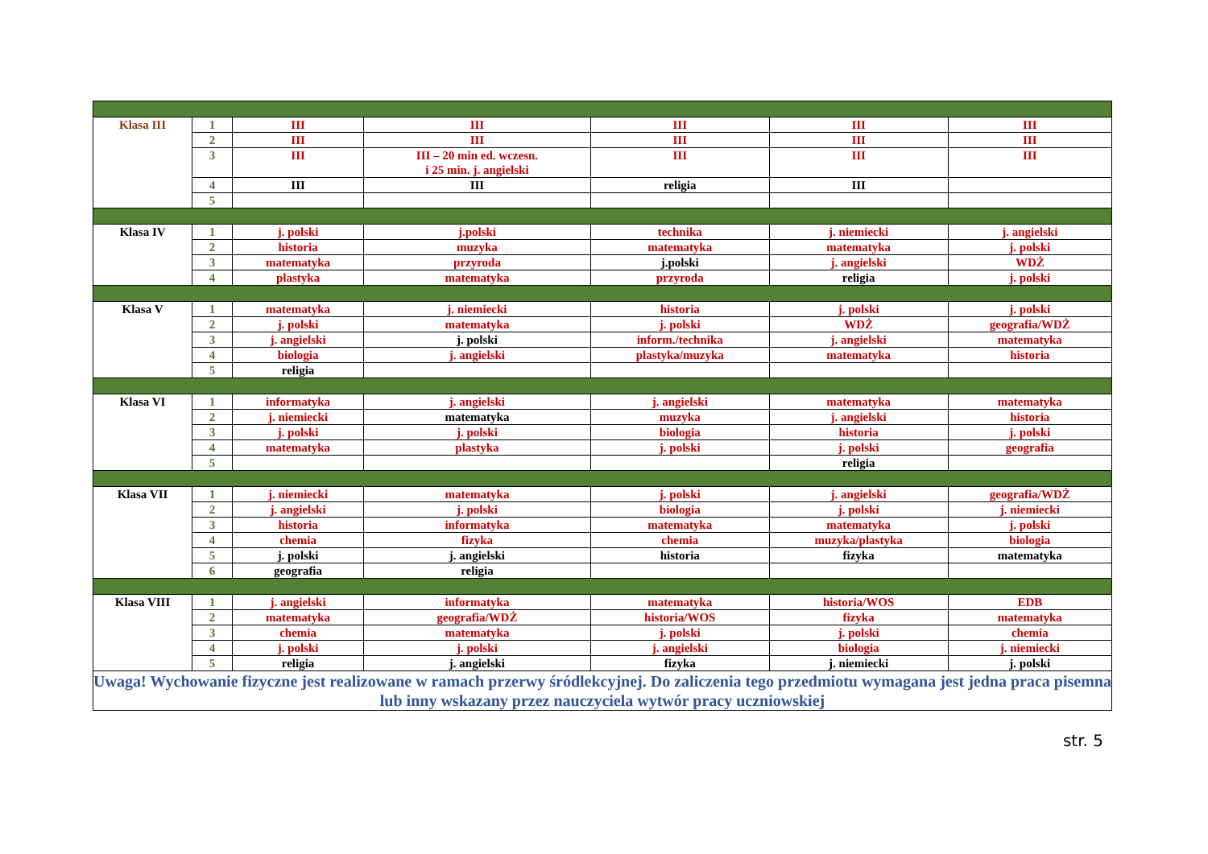| Klasa III | 1 | III | III | III | III | III |
| | 2 | III | III | III | III | III |
| | 3 | III | III – 20 min ed. wczesn. i 25 min. j. angielski | III | III | III |
| | 4 | III | III | religia | III | |
| | 5 | | | | | |
| Klasa IV | 1 | j. polski | j.polski | technika | j. niemiecki | j. angielski |
| | 2 | historia | muzyka | matematyka | matematyka | j. polski |
| | 3 | matematyka | przyroda | j.polski | j. angielski | WDŻ |
| | 4 | plastyka | matematyka | przyroda | religia | j. polski |
| Klasa V | 1 | matematyka | j. niemiecki | historia | j. polski | j. polski |
| | 2 | j. polski | matematyka | j. polski | WDŻ | geografia/WDŻ |
| | 3 | j. angielski | j. polski | inform./technika | j. angielski | matematyka |
| | 4 | biologia | j. angielski | plastyka/muzyka | matematyka | historia |
| | 5 | religia | | | | |
| Klasa VI | 1 | informatyka | j. angielski | j. angielski | matematyka | matematyka |
| | 2 | j. niemiecki | matematyka | muzyka | j. angielski | historia |
| | 3 | j. polski | j. polski | biologia | historia | j. polski |
| | 4 | matematyka | plastyka | j. polski | j. polski | geografia |
| | 5 | | | | religia | |
| Klasa VII | 1 | j. niemiecki | matematyka | j. polski | j. angielski | geografia/WDŻ |
| | 2 | j. angielski | j. polski | biologia | j. polski | j. niemiecki |
| | 3 | historia | informatyka | matematyka | matematyka | j. polski |
| | 4 | chemia | fizyka | chemia | muzyka/plastyka | biologia |
| | 5 | j. polski | j. angielski | historia | fizyka | matematyka |
| | 6 | geografia | religia | | | |
| Klasa VIII | 1 | j. angielski | informatyka | matematyka | historia/WOS | EDB |
| | 2 | matematyka | geografia/WDŻ | historia/WOS | fizyka | matematyka |
| | 3 | chemia | matematyka | j. polski | j. polski | chemia |
| | 4 | j. polski | j. polski | j. angielski | biologia | j. niemiecki |
| | 5 | religia | j. angielski | fizyka | j. niemiecki | j. polski |
| Uwaga! Wychowanie fizyczne jest realizowane w ramach przerwy śródlekcyjnej. Do zaliczenia tego przedmiotu wymagana jest jedna praca pisemna lub inny wskazany przez nauczyciela wytwór pracy uczniowskiej | | | | | | |
str. 5